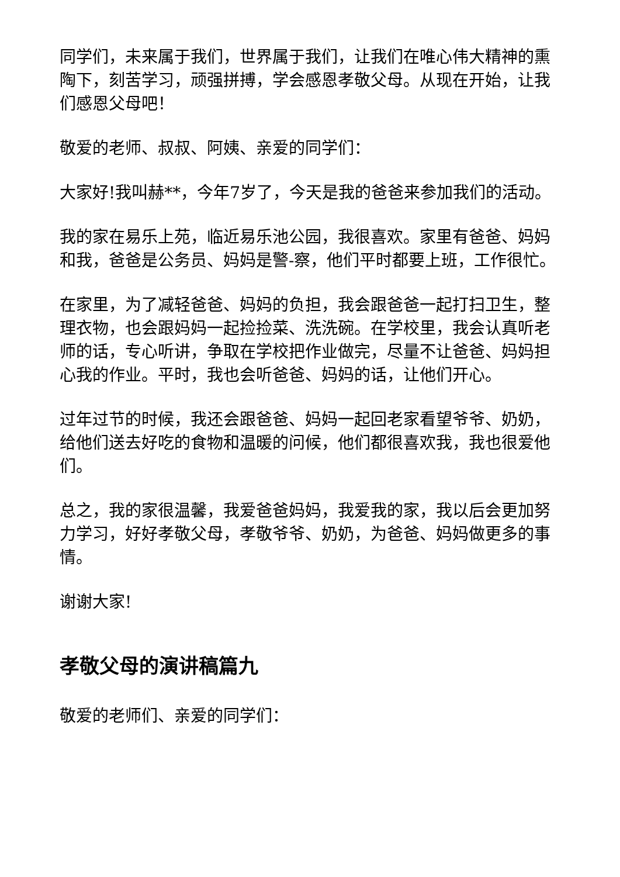同学们，未来属于我们，世界属于我们，让我们在唯心伟大精神的熏陶下，刻苦学习，顽强拼搏，学会感恩孝敬父母。从现在开始，让我们感恩父母吧！
敬爱的老师、叔叔、阿姨、亲爱的同学们：
大家好!我叫赫**，今年7岁了，今天是我的爸爸来参加我们的活动。
我的家在易乐上苑，临近易乐池公园，我很喜欢。家里有爸爸、妈妈和我，爸爸是公务员、妈妈是警-察，他们平时都要上班，工作很忙。
在家里，为了减轻爸爸、妈妈的负担，我会跟爸爸一起打扫卫生，整理衣物，也会跟妈妈一起捡捡菜、洗洗碗。在学校里，我会认真听老师的话，专心听讲，争取在学校把作业做完，尽量不让爸爸、妈妈担心我的作业。平时，我也会听爸爸、妈妈的话，让他们开心。
过年过节的时候，我还会跟爸爸、妈妈一起回老家看望爷爷、奶奶，给他们送去好吃的食物和温暖的问候，他们都很喜欢我，我也很爱他们。
总之，我的家很温馨，我爱爸爸妈妈，我爱我的家，我以后会更加努力学习，好好孝敬父母，孝敬爷爷、奶奶，为爸爸、妈妈做更多的事情。
谢谢大家!
孝敬父母的演讲稿篇九
敬爱的老师们、亲爱的同学们：